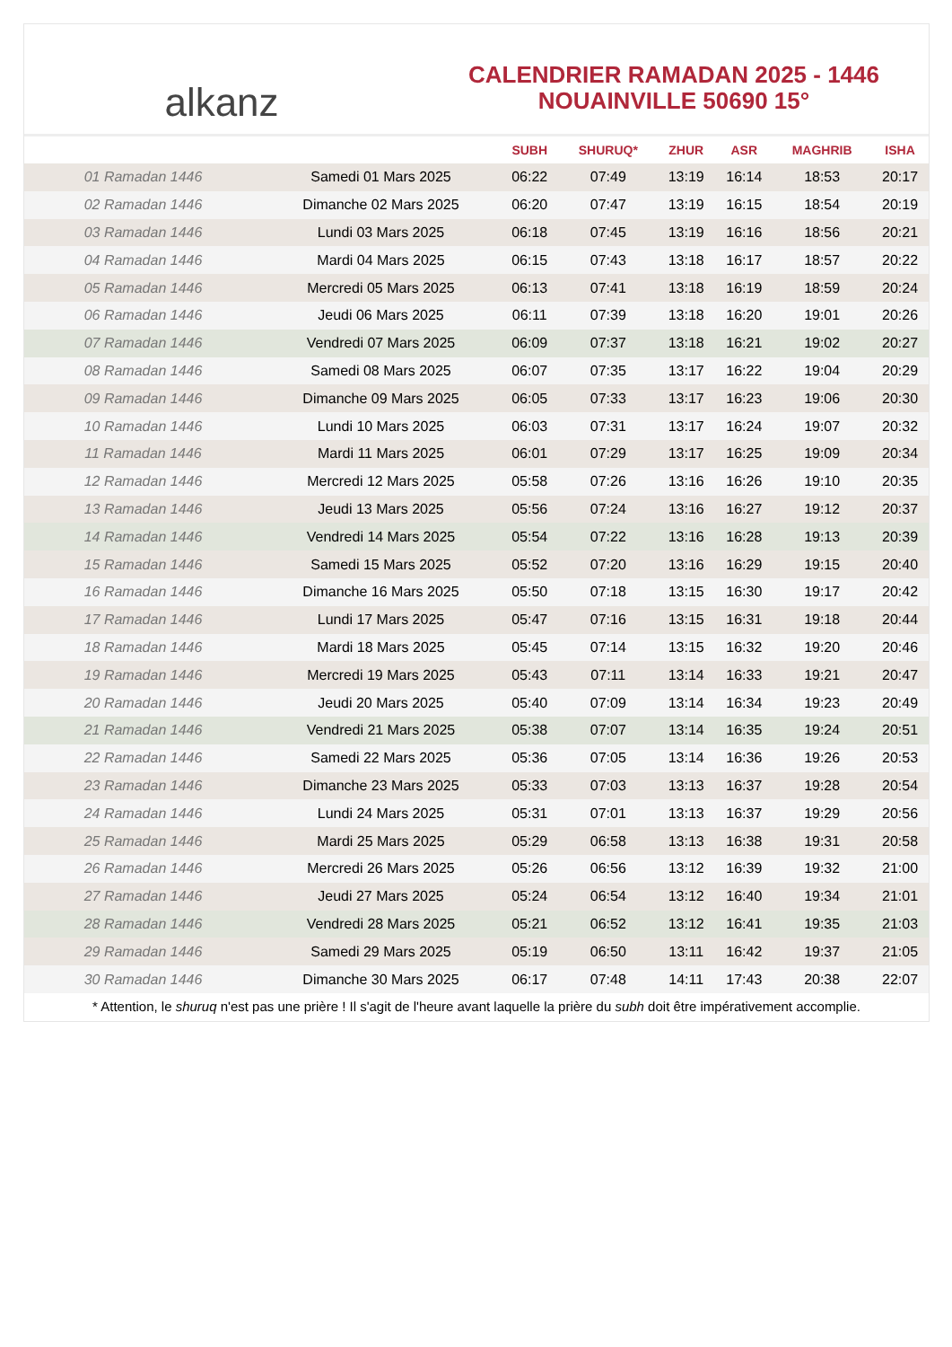alkanz
CALENDRIER RAMADAN 2025 - 1446
NOUAINVILLE 50690 15°
| | | SUBH | SHURUQ* | ZHUR | ASR | MAGHRIB | ISHA |
| --- | --- | --- | --- | --- | --- | --- | --- |
| 01 Ramadan 1446 | Samedi 01 Mars 2025 | 06:22 | 07:49 | 13:19 | 16:14 | 18:53 | 20:17 |
| 02 Ramadan 1446 | Dimanche 02 Mars 2025 | 06:20 | 07:47 | 13:19 | 16:15 | 18:54 | 20:19 |
| 03 Ramadan 1446 | Lundi 03 Mars 2025 | 06:18 | 07:45 | 13:19 | 16:16 | 18:56 | 20:21 |
| 04 Ramadan 1446 | Mardi 04 Mars 2025 | 06:15 | 07:43 | 13:18 | 16:17 | 18:57 | 20:22 |
| 05 Ramadan 1446 | Mercredi 05 Mars 2025 | 06:13 | 07:41 | 13:18 | 16:19 | 18:59 | 20:24 |
| 06 Ramadan 1446 | Jeudi 06 Mars 2025 | 06:11 | 07:39 | 13:18 | 16:20 | 19:01 | 20:26 |
| 07 Ramadan 1446 | Vendredi 07 Mars 2025 | 06:09 | 07:37 | 13:18 | 16:21 | 19:02 | 20:27 |
| 08 Ramadan 1446 | Samedi 08 Mars 2025 | 06:07 | 07:35 | 13:17 | 16:22 | 19:04 | 20:29 |
| 09 Ramadan 1446 | Dimanche 09 Mars 2025 | 06:05 | 07:33 | 13:17 | 16:23 | 19:06 | 20:30 |
| 10 Ramadan 1446 | Lundi 10 Mars 2025 | 06:03 | 07:31 | 13:17 | 16:24 | 19:07 | 20:32 |
| 11 Ramadan 1446 | Mardi 11 Mars 2025 | 06:01 | 07:29 | 13:17 | 16:25 | 19:09 | 20:34 |
| 12 Ramadan 1446 | Mercredi 12 Mars 2025 | 05:58 | 07:26 | 13:16 | 16:26 | 19:10 | 20:35 |
| 13 Ramadan 1446 | Jeudi 13 Mars 2025 | 05:56 | 07:24 | 13:16 | 16:27 | 19:12 | 20:37 |
| 14 Ramadan 1446 | Vendredi 14 Mars 2025 | 05:54 | 07:22 | 13:16 | 16:28 | 19:13 | 20:39 |
| 15 Ramadan 1446 | Samedi 15 Mars 2025 | 05:52 | 07:20 | 13:16 | 16:29 | 19:15 | 20:40 |
| 16 Ramadan 1446 | Dimanche 16 Mars 2025 | 05:50 | 07:18 | 13:15 | 16:30 | 19:17 | 20:42 |
| 17 Ramadan 1446 | Lundi 17 Mars 2025 | 05:47 | 07:16 | 13:15 | 16:31 | 19:18 | 20:44 |
| 18 Ramadan 1446 | Mardi 18 Mars 2025 | 05:45 | 07:14 | 13:15 | 16:32 | 19:20 | 20:46 |
| 19 Ramadan 1446 | Mercredi 19 Mars 2025 | 05:43 | 07:11 | 13:14 | 16:33 | 19:21 | 20:47 |
| 20 Ramadan 1446 | Jeudi 20 Mars 2025 | 05:40 | 07:09 | 13:14 | 16:34 | 19:23 | 20:49 |
| 21 Ramadan 1446 | Vendredi 21 Mars 2025 | 05:38 | 07:07 | 13:14 | 16:35 | 19:24 | 20:51 |
| 22 Ramadan 1446 | Samedi 22 Mars 2025 | 05:36 | 07:05 | 13:14 | 16:36 | 19:26 | 20:53 |
| 23 Ramadan 1446 | Dimanche 23 Mars 2025 | 05:33 | 07:03 | 13:13 | 16:37 | 19:28 | 20:54 |
| 24 Ramadan 1446 | Lundi 24 Mars 2025 | 05:31 | 07:01 | 13:13 | 16:37 | 19:29 | 20:56 |
| 25 Ramadan 1446 | Mardi 25 Mars 2025 | 05:29 | 06:58 | 13:13 | 16:38 | 19:31 | 20:58 |
| 26 Ramadan 1446 | Mercredi 26 Mars 2025 | 05:26 | 06:56 | 13:12 | 16:39 | 19:32 | 21:00 |
| 27 Ramadan 1446 | Jeudi 27 Mars 2025 | 05:24 | 06:54 | 13:12 | 16:40 | 19:34 | 21:01 |
| 28 Ramadan 1446 | Vendredi 28 Mars 2025 | 05:21 | 06:52 | 13:12 | 16:41 | 19:35 | 21:03 |
| 29 Ramadan 1446 | Samedi 29 Mars 2025 | 05:19 | 06:50 | 13:11 | 16:42 | 19:37 | 21:05 |
| 30 Ramadan 1446 | Dimanche 30 Mars 2025 | 06:17 | 07:48 | 14:11 | 17:43 | 20:38 | 22:07 |
* Attention, le shuruq n'est pas une prière ! Il s'agit de l'heure avant laquelle la prière du subh doit être impérativement accomplie.